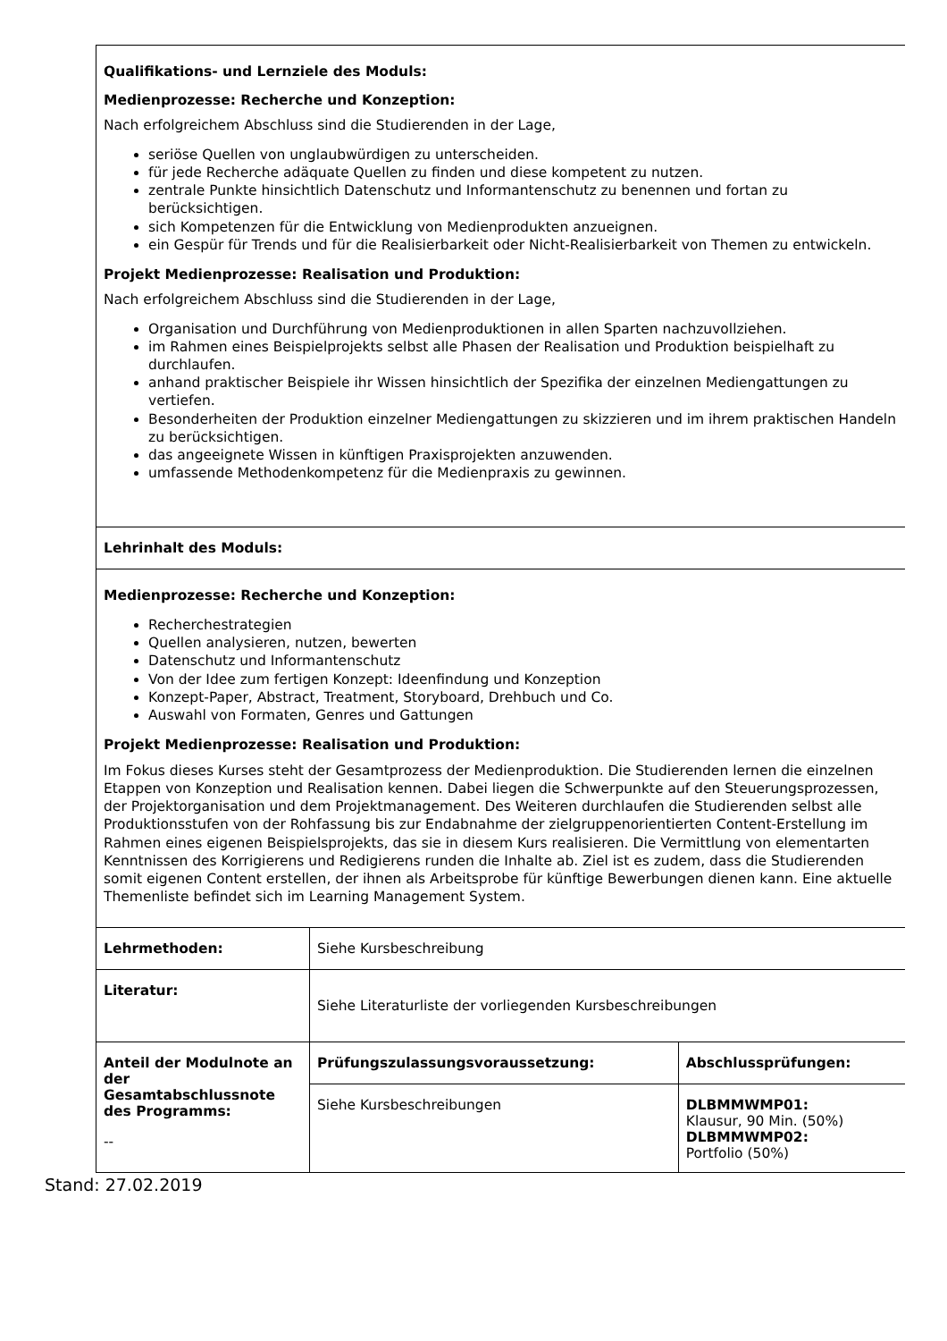| Qualifikations- und Lernziele des Moduls: Medienprozesse: Recherche und Konzeption: Nach erfolgreichem Abschluss sind die Studierenden in der Lage, seriöse Quellen von unglaubwürdigen zu unterscheiden. für jede Recherche adäquate Quellen zu finden und diese kompetent zu nutzen. zentrale Punkte hinsichtlich Datenschutz und Informantenschutz zu benennen und fortan zu berücksichtigen. sich Kompetenzen für die Entwicklung von Medienprodukten anzueignen. ein Gespür für Trends und für die Realisierbarkeit oder Nicht-Realisierbarkeit von Themen zu entwickeln. Projekt Medienprozesse: Realisation und Produktion: Nach erfolgreichem Abschluss sind die Studierenden in der Lage, Organisation und Durchführung von Medienproduktionen in allen Sparten nachzuvollziehen. im Rahmen eines Beispielprojekts selbst alle Phasen der Realisation und Produktion beispielhaft zu durchlaufen. anhand praktischer Beispiele ihr Wissen hinsichtlich der Spezifika der einzelnen Mediengattungen zu vertiefen. Besonderheiten der Produktion einzelner Mediengattungen zu skizzieren und im ihrem praktischen Handeln zu berücksichtigen. das angeeignete Wissen in künftigen Praxisprojekten anzuwenden. umfassende Methodenkompetenz für die Medienpraxis zu gewinnen. | | |
| Lehrinhalt des Moduls: | | |
| Medienprozesse: Recherche und Konzeption: Recherchestrategien Quellen analysieren, nutzen, bewerten Datenschutz und Informantenschutz Von der Idee zum fertigen Konzept: Ideenfindung und Konzeption Konzept-Paper, Abstract, Treatment, Storyboard, Drehbuch und Co. Auswahl von Formaten, Genres und Gattungen Projekt Medienprozesse: Realisation und Produktion: Im Fokus dieses Kurses steht der Gesamtprozess der Medienproduktion. Die Studierenden lernen die einzelnen Etappen von Konzeption und Realisation kennen. Dabei liegen die Schwerpunkte auf den Steuerungsprozessen, der Projektorganisation und dem Projektmanagement. Des Weiteren durchlaufen die Studierenden selbst alle Produktionsstufen von der Rohfassung bis zur Endabnahme der zielgruppenorientierten Content-Erstellung im Rahmen eines eigenen Beispielsprojekts, das sie in diesem Kurs realisieren. Die Vermittlung von elementarten Kenntnissen des Korrigierens und Redigierens runden die Inhalte ab. Ziel ist es zudem, dass die Studierenden somit eigenen Content erstellen, der ihnen als Arbeitsprobe für künftige Bewerbungen dienen kann. Eine aktuelle Themenliste befindet sich im Learning Management System. | | |
| Lehrmethoden: | Siehe Kursbeschreibung | |
| Literatur: | Siehe Literaturliste der vorliegenden Kursbeschreibungen | |
| Anteil der Modulnote an der Gesamtabschlussnote des Programms: -- | Prüfungszulassungsvoraussetzung: | Abschlussprüfungen: |
| | Siehe Kursbeschreibungen | DLBMMWMP01: Klausur, 90 Min. (50%) DLBMMWMP02: Portfolio (50%) |
Stand: 27.02.2019